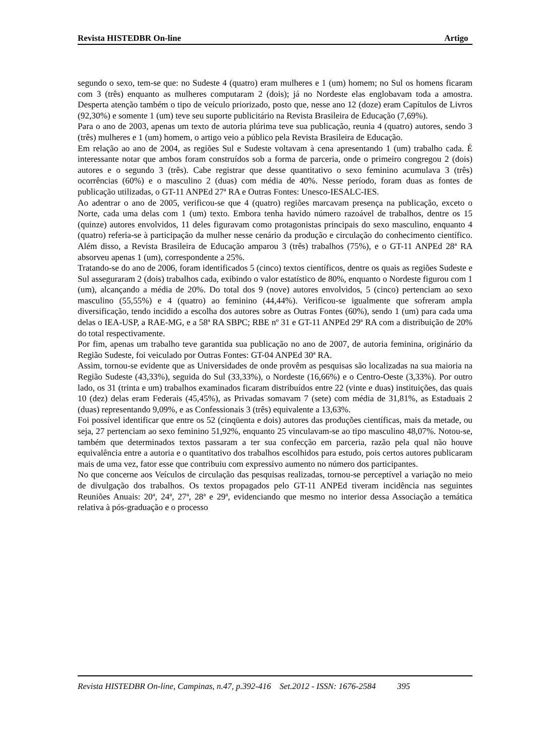Revista HISTEDBR On-line Artigo
segundo o sexo, tem-se que: no Sudeste 4 (quatro) eram mulheres e 1 (um) homem; no Sul os homens ficaram com 3 (três) enquanto as mulheres computaram 2 (dois); já no Nordeste elas englobavam toda a amostra. Desperta atenção também o tipo de veículo priorizado, posto que, nesse ano 12 (doze) eram Capítulos de Livros (92,30%) e somente 1 (um) teve seu suporte publicitário na Revista Brasileira de Educação (7,69%).
Para o ano de 2003, apenas um texto de autoria plúrima teve sua publicação, reunia 4 (quatro) autores, sendo 3 (três) mulheres e 1 (um) homem, o artigo veio a público pela Revista Brasileira de Educação.
Em relação ao ano de 2004, as regiões Sul e Sudeste voltavam à cena apresentando 1 (um) trabalho cada. É interessante notar que ambos foram construídos sob a forma de parceria, onde o primeiro congregou 2 (dois) autores e o segundo 3 (três). Cabe registrar que desse quantitativo o sexo feminino acumulava 3 (três) ocorrências (60%) e o masculino 2 (duas) com média de 40%. Nesse período, foram duas as fontes de publicação utilizadas, o GT-11 ANPEd 27ª RA e Outras Fontes: Unesco-IESALC-IES.
Ao adentrar o ano de 2005, verificou-se que 4 (quatro) regiões marcavam presença na publicação, exceto o Norte, cada uma delas com 1 (um) texto. Embora tenha havido número razoável de trabalhos, dentre os 15 (quinze) autores envolvidos, 11 deles figuravam como protagonistas principais do sexo masculino, enquanto 4 (quatro) referia-se à participação da mulher nesse cenário da produção e circulação do conhecimento científico. Além disso, a Revista Brasileira de Educação amparou 3 (três) trabalhos (75%), e o GT-11 ANPEd 28ª RA absorveu apenas 1 (um), correspondente a 25%.
Tratando-se do ano de 2006, foram identificados 5 (cinco) textos científicos, dentre os quais as regiões Sudeste e Sul asseguraram 2 (dois) trabalhos cada, exibindo o valor estatístico de 80%, enquanto o Nordeste figurou com 1 (um), alcançando a média de 20%. Do total dos 9 (nove) autores envolvidos, 5 (cinco) pertenciam ao sexo masculino (55,55%) e 4 (quatro) ao feminino (44,44%). Verificou-se igualmente que sofreram ampla diversificação, tendo incidido a escolha dos autores sobre as Outras Fontes (60%), sendo 1 (um) para cada uma delas o IEA-USP, a RAE-MG, e a 58ª RA SBPC; RBE nº 31 e GT-11 ANPEd 29ª RA com a distribuição de 20% do total respectivamente.
Por fim, apenas um trabalho teve garantida sua publicação no ano de 2007, de autoria feminina, originário da Região Sudeste, foi veiculado por Outras Fontes: GT-04 ANPEd 30ª RA.
Assim, tornou-se evidente que as Universidades de onde provêm as pesquisas são localizadas na sua maioria na Região Sudeste (43,33%), seguida do Sul (33,33%), o Nordeste (16,66%) e o Centro-Oeste (3,33%). Por outro lado, os 31 (trinta e um) trabalhos examinados ficaram distribuídos entre 22 (vinte e duas) instituições, das quais 10 (dez) delas eram Federais (45,45%), as Privadas somavam 7 (sete) com média de 31,81%, as Estaduais 2 (duas) representando 9,09%, e as Confessionais 3 (três) equivalente a 13,63%.
Foi possível identificar que entre os 52 (cinqüenta e dois) autores das produções científicas, mais da metade, ou seja, 27 pertenciam ao sexo feminino 51,92%, enquanto 25 vinculavam-se ao tipo masculino 48,07%. Notou-se, também que determinados textos passaram a ter sua confecção em parceria, razão pela qual não houve equivalência entre a autoria e o quantitativo dos trabalhos escolhidos para estudo, pois certos autores publicaram mais de uma vez, fator esse que contribuiu com expressivo aumento no número dos participantes.
No que concerne aos Veículos de circulação das pesquisas realizadas, tornou-se perceptível a variação no meio de divulgação dos trabalhos. Os textos propagados pelo GT-11 ANPEd tiveram incidência nas seguintes Reuniões Anuais: 20ª, 24ª, 27ª, 28ª e 29ª, evidenciando que mesmo no interior dessa Associação a temática relativa à pós-graduação e o processo
Revista HISTEDBR On-line, Campinas, n.47, p.392-416 Set.2012 - ISSN: 1676-2584 395